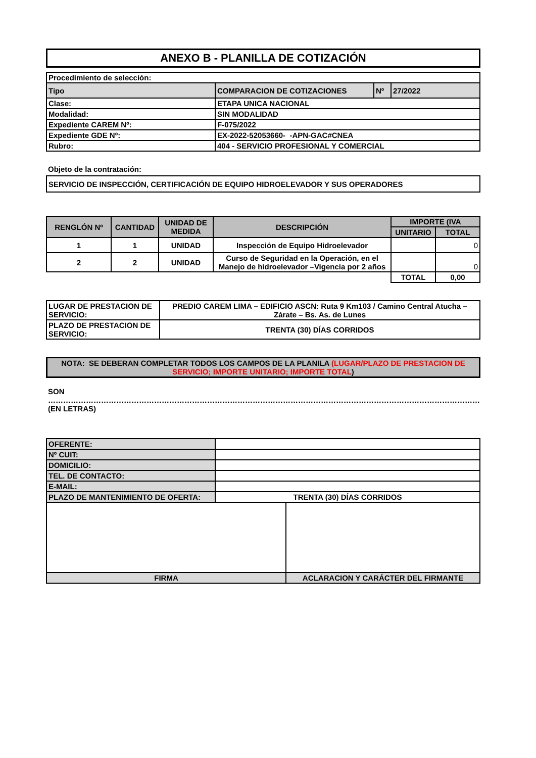ANEXO B - PLANILLA DE COTIZACIÓN
| Procedimiento de selección: | | | |
| Tipo | COMPARACION DE COTIZACIONES | Nº | 27/2022 |
| Clase: | ETAPA UNICA NACIONAL | | |
| Modalidad: | SIN MODALIDAD | | |
| Expediente CAREM Nº: | F-075/2022 | | |
| Expediente GDE Nº: | EX-2022-52053660- -APN-GAC#CNEA | | |
| Rubro: | 404 - SERVICIO PROFESIONAL Y COMERCIAL | | |
Objeto de la contratación:
| SERVICIO DE INSPECCIÓN, CERTIFICACIÓN DE EQUIPO HIDROELEVADOR Y SUS OPERADORES |
| RENGLÓN Nº | CANTIDAD | UNIDAD DE MEDIDA | DESCRIPCIÓN | IMPORTE (IVA | |
| --- | --- | --- | --- | --- | --- |
| | | | | UNITARIO | TOTAL |
| 1 | 1 | UNIDAD | Inspección de Equipo Hidroelevador | | 0 |
| 2 | 2 | UNIDAD | Curso de Seguridad en la Operación, en el Manejo de hidroelevador –Vigencia por 2 años | | 0 |
| | | | | TOTAL | 0,00 |
| LUGAR DE PRESTACION DE SERVICIO: | PREDIO CAREM LIMA – EDIFICIO ASCN: Ruta 9 Km103 / Camino Central Atucha – Zárate – Bs. As. de Lunes |
| PLAZO DE PRESTACION DE SERVICIO: | TRENTA (30) DÍAS CORRIDOS |
| NOTA: SE DEBERAN COMPLETAR TODOS LOS CAMPOS DE LA PLANILA (LUGAR/PLAZO DE PRESTACION DE SERVICIO; IMPORTE UNITARIO; IMPORTE TOTAL ) |
SON ………………………………………………………………………………………………………………………………………………………
(EN LETRAS)
| OFERENTE: | |
| Nº CUIT: | |
| DOMICILIO: | |
| TEL. DE CONTACTO: | |
| E-MAIL: | |
| PLAZO DE MANTENIMIENTO DE OFERTA: | TRENTA (30) DÍAS CORRIDOS |
| FIRMA | ACLARACION Y CARÁCTER DEL FIRMANTE |